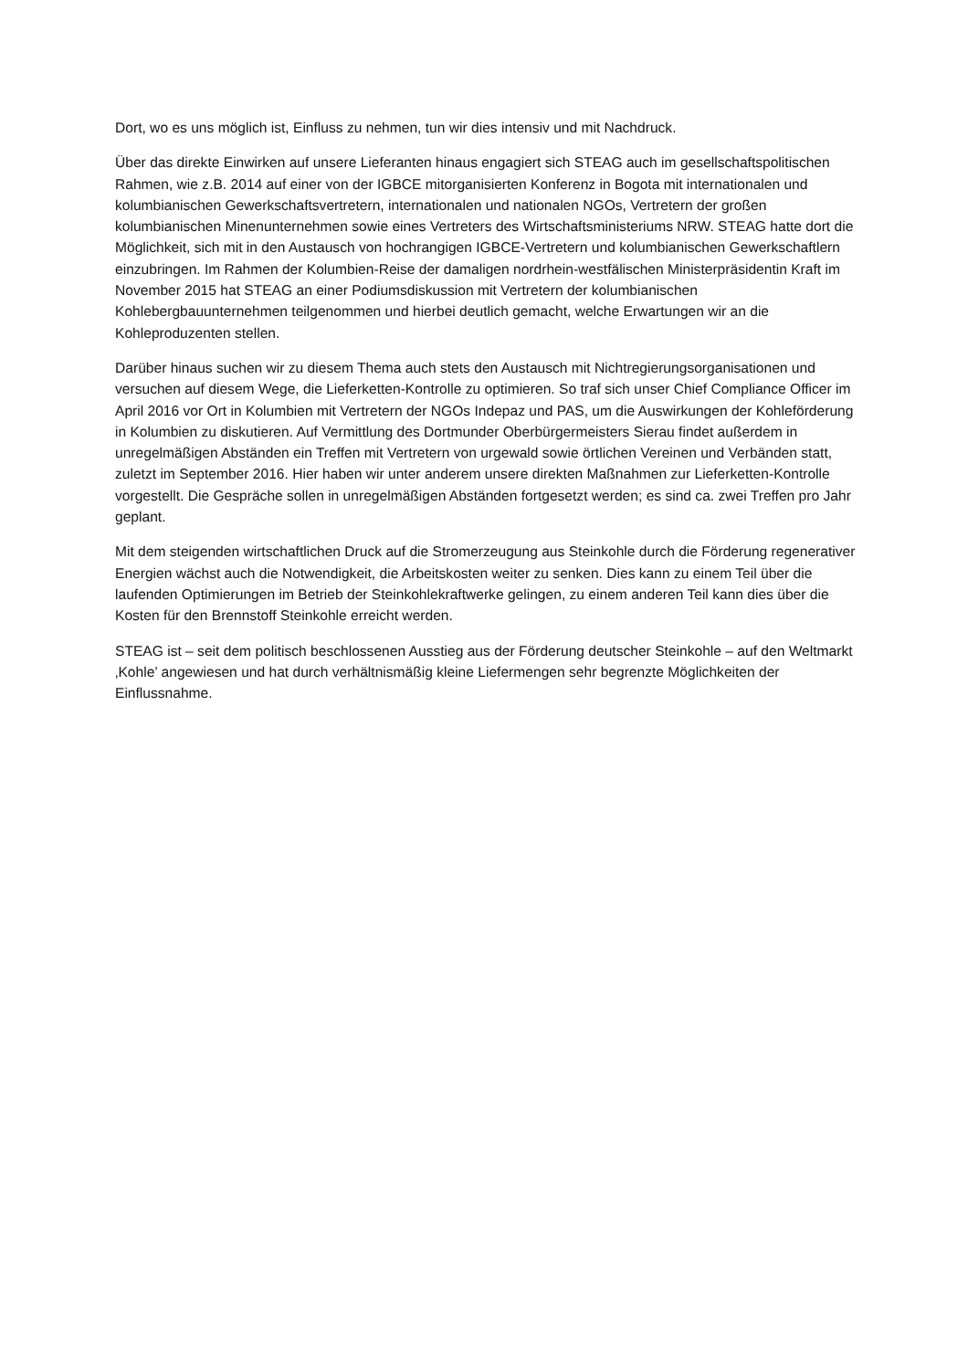Dort, wo es uns möglich ist, Einfluss zu nehmen, tun wir dies intensiv und mit Nachdruck.
Über das direkte Einwirken auf unsere Lieferanten hinaus engagiert sich STEAG auch im gesellschaftspolitischen Rahmen, wie z.B. 2014 auf einer von der IGBCE mitorganisierten Konferenz in Bogota mit internationalen und kolumbianischen Gewerkschaftsvertretern, internationalen und nationalen NGOs, Vertretern der großen kolumbianischen Minenunternehmen sowie eines Vertreters des Wirtschaftsministeriums NRW. STEAG hatte dort die Möglichkeit, sich mit in den Austausch von hochrangigen IGBCE-Vertretern und kolumbianischen Gewerkschaftlern einzubringen. Im Rahmen der Kolumbien-Reise der damaligen nordrhein-westfälischen Ministerpräsidentin Kraft im November 2015 hat STEAG an einer Podiumsdiskussion mit Vertretern der kolumbianischen Kohlebergbauunternehmen teilgenommen und hierbei deutlich gemacht, welche Erwartungen wir an die Kohleproduzenten stellen.
Darüber hinaus suchen wir zu diesem Thema auch stets den Austausch mit Nichtregierungsorganisationen und versuchen auf diesem Wege, die Lieferketten-Kontrolle zu optimieren. So traf sich unser Chief Compliance Officer im April 2016 vor Ort in Kolumbien mit Vertretern der NGOs Indepaz und PAS, um die Auswirkungen der Kohleförderung in Kolumbien zu diskutieren. Auf Vermittlung des Dortmunder Oberbürgermeisters Sierau findet außerdem in unregelmäßigen Abständen ein Treffen mit Vertretern von urgewald sowie örtlichen Vereinen und Verbänden statt, zuletzt im September 2016. Hier haben wir unter anderem unsere direkten Maßnahmen zur Lieferketten-Kontrolle vorgestellt. Die Gespräche sollen in unregelmäßigen Abständen fortgesetzt werden; es sind ca. zwei Treffen pro Jahr geplant.
Mit dem steigenden wirtschaftlichen Druck auf die Stromerzeugung aus Steinkohle durch die Förderung regenerativer Energien wächst auch die Notwendigkeit, die Arbeitskosten weiter zu senken. Dies kann zu einem Teil über die laufenden Optimierungen im Betrieb der Steinkohlekraftwerke gelingen, zu einem anderen Teil kann dies über die Kosten für den Brennstoff Steinkohle erreicht werden.
STEAG ist – seit dem politisch beschlossenen Ausstieg aus der Förderung deutscher Steinkohle – auf den Weltmarkt ‚Kohle’ angewiesen und hat durch verhältnismäßig kleine Liefermengen sehr begrenzte Möglichkeiten der Einflussnahme.